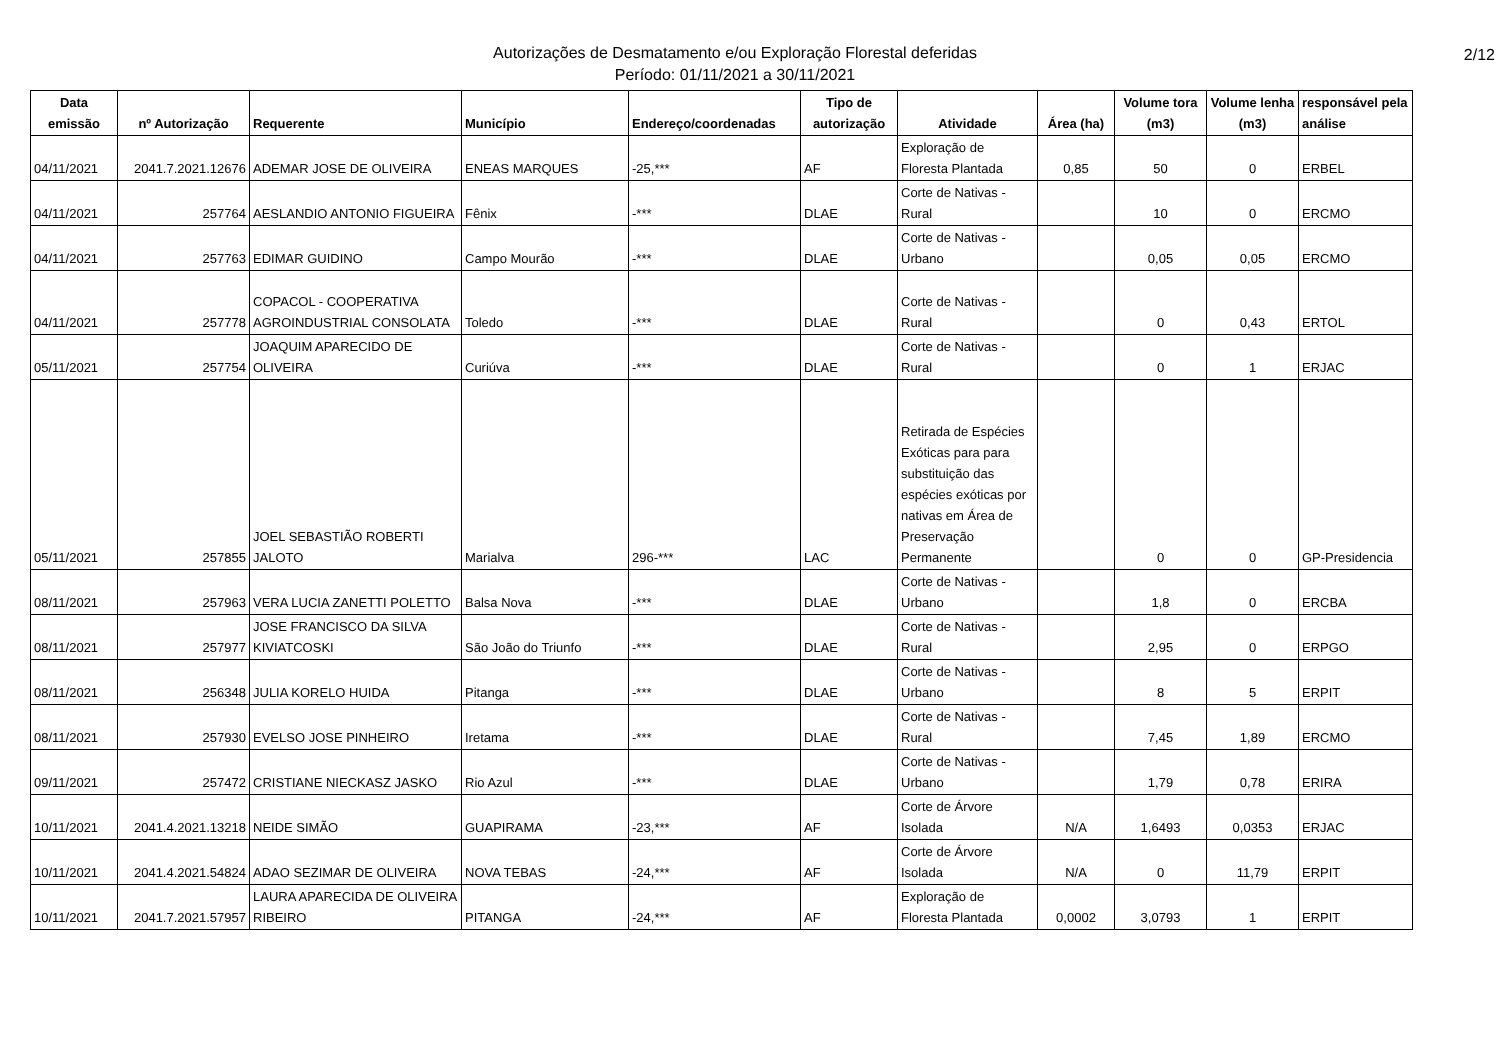Autorizações de Desmatamento e/ou Exploração Florestal deferidas
Período: 01/11/2021 a 30/11/2021
2/12
| Data emissão | nº Autorização | Requerente | Município | Endereço/coordenadas | Tipo de autorização | Atividade | Área (ha) | Volume tora (m3) | Volume lenha (m3) | responsável pela análise |
| --- | --- | --- | --- | --- | --- | --- | --- | --- | --- | --- |
| 04/11/2021 | 2041.7.2021.12676 | ADEMAR JOSE DE OLIVEIRA | ENEAS MARQUES | -25,*** | AF | Exploração de Floresta Plantada | 0,85 | 50 | 0 | ERBEL |
| 04/11/2021 | 257764 | AESLANDIO ANTONIO FIGUEIRA | Fênix | -*** | DLAE | Corte de Nativas - Rural | | 10 | 0 | ERCMO |
| 04/11/2021 | 257763 | EDIMAR GUIDINO | Campo Mourão | -*** | DLAE | Corte de Nativas - Urbano | | 0,05 | 0,05 | ERCMO |
| 04/11/2021 | 257778 | COPACOL - COOPERATIVA AGROINDUSTRIAL CONSOLATA | Toledo | -*** | DLAE | Corte de Nativas - Rural | | 0 | 0,43 | ERTOL |
| 05/11/2021 | 257754 | JOAQUIM APARECIDO DE OLIVEIRA | Curiúva | -*** | DLAE | Corte de Nativas - Rural | | 0 | 1 | ERJAC |
| 05/11/2021 | 257855 | JOEL SEBASTIÃO ROBERTI JALOTO | Marialva | 296-*** | LAC | Retirada de Espécies Exóticas para para substituição das espécies exóticas por nativas em Área de Preservação Permanente | | 0 | 0 | GP-Presidencia |
| 08/11/2021 | 257963 | VERA LUCIA ZANETTI POLETTO | Balsa Nova | -*** | DLAE | Corte de Nativas - Urbano | | 1,8 | 0 | ERCBA |
| 08/11/2021 | 257977 | JOSE FRANCISCO DA SILVA KIVIATCOSKI | São João do Triunfo | -*** | DLAE | Corte de Nativas - Rural | | 2,95 | 0 | ERPGO |
| 08/11/2021 | 256348 | JULIA KORELO HUIDA | Pitanga | -*** | DLAE | Corte de Nativas - Urbano | | 8 | 5 | ERPIT |
| 08/11/2021 | 257930 | EVELSO JOSE PINHEIRO | Iretama | -*** | DLAE | Corte de Nativas - Rural | | 7,45 | 1,89 | ERCMO |
| 09/11/2021 | 257472 | CRISTIANE NIECKASZ JASKO | Rio Azul | -*** | DLAE | Corte de Nativas - Urbano | | 1,79 | 0,78 | ERIRA |
| 10/11/2021 | 2041.4.2021.13218 | NEIDE SIMÃO | GUAPIRAMA | -23,*** | AF | Corte de Árvore Isolada | N/A | 1,6493 | 0,0353 | ERJAC |
| 10/11/2021 | 2041.4.2021.54824 | ADAO SEZIMAR DE OLIVEIRA | NOVA TEBAS | -24,*** | AF | Corte de Árvore Isolada | N/A | 0 | 11,79 | ERPIT |
| 10/11/2021 | 2041.7.2021.57957 | LAURA APARECIDA DE OLIVEIRA RIBEIRO | PITANGA | -24,*** | AF | Exploração de Floresta Plantada | 0,0002 | 3,0793 | 1 | ERPIT |